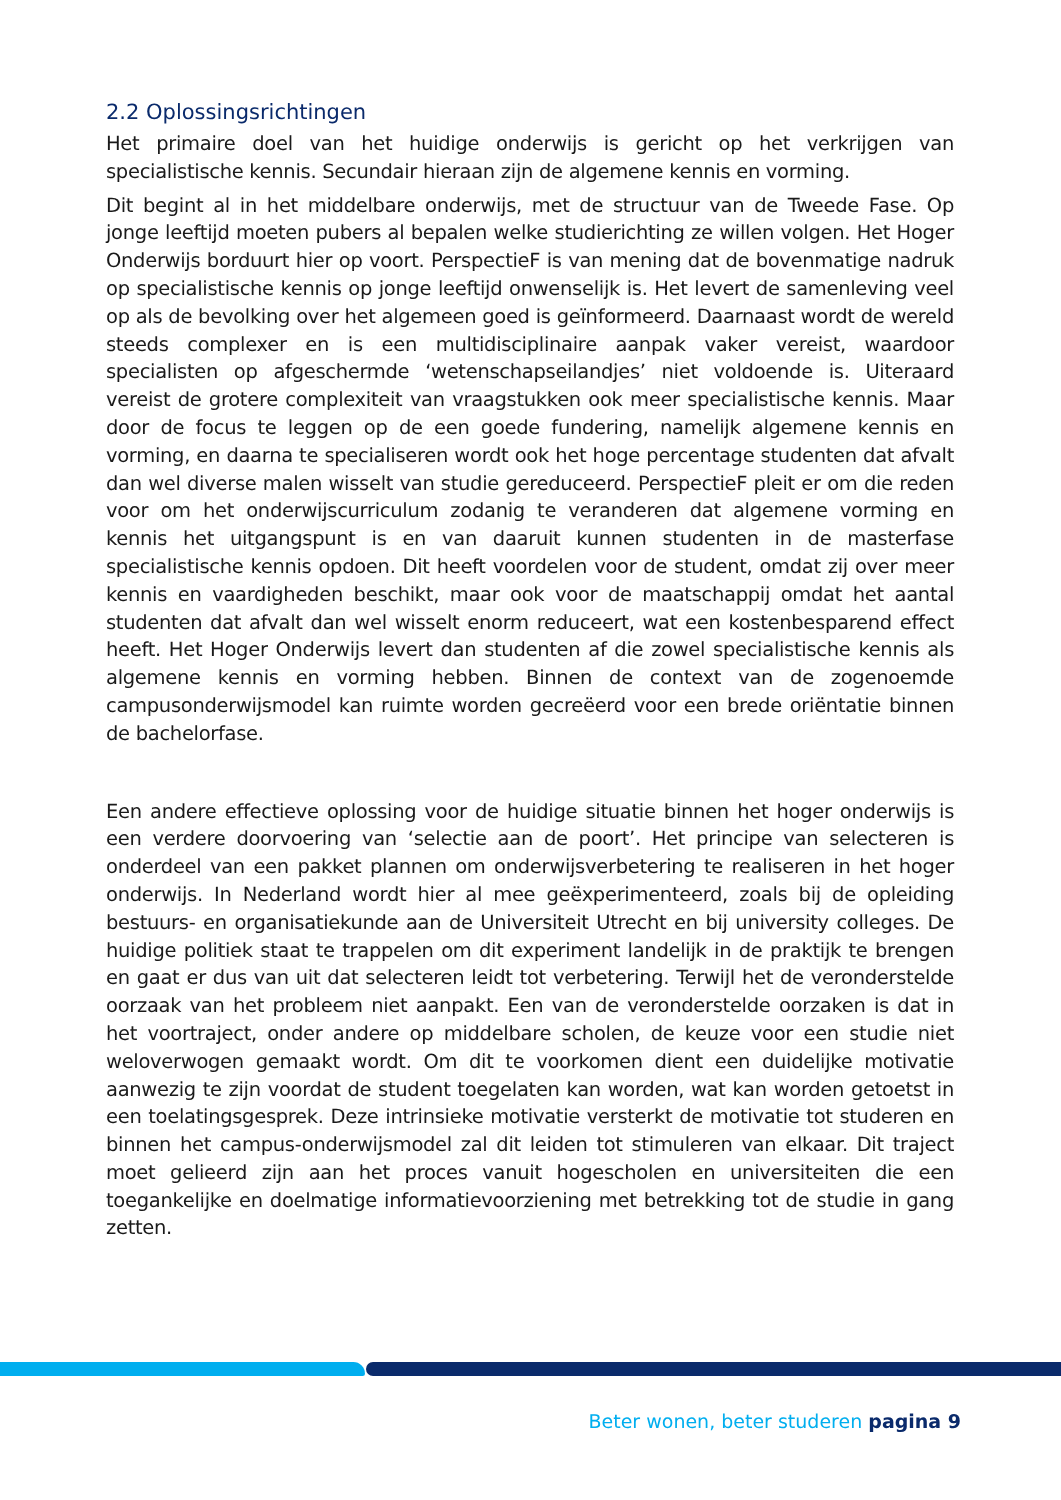2.2 Oplossingsrichtingen
Het primaire doel van het huidige onderwijs is gericht op het verkrijgen van specialistische kennis. Secundair hieraan zijn de algemene kennis en vorming.
Dit begint al in het middelbare onderwijs, met de structuur van de Tweede Fase. Op jonge leeftijd moeten pubers al bepalen welke studierichting ze willen volgen. Het Hoger Onderwijs borduurt hier op voort. PerspectieF is van mening dat de bovenmatige nadruk op specialistische kennis op jonge leeftijd onwenselijk is. Het levert de samenleving veel op als de bevolking over het algemeen goed is geïnformeerd. Daarnaast wordt de wereld steeds complexer en is een multidisciplinaire aanpak vaker vereist, waardoor specialisten op afgeschermde ‘wetenschapseilandjes’ niet voldoende is. Uiteraard vereist de grotere complexiteit van vraagstukken ook meer specialistische kennis. Maar door de focus te leggen op de een goede fundering, namelijk algemene kennis en vorming, en daarna te specialiseren wordt ook het hoge percentage studenten dat afvalt dan wel diverse malen wisselt van studie gereduceerd. PerspectieF pleit er om die reden voor om het onderwijscurriculum zodanig te veranderen dat algemene vorming en kennis het uitgangspunt is en van daaruit kunnen studenten in de masterfase specialistische kennis opdoen. Dit heeft voordelen voor de student, omdat zij over meer kennis en vaardigheden beschikt, maar ook voor de maatschappij omdat het aantal studenten dat afvalt dan wel wisselt enorm reduceert, wat een kostenbesparend effect heeft. Het Hoger Onderwijs levert dan studenten af die zowel specialistische kennis als algemene kennis en vorming hebben. Binnen de context van de zogenoemde campusonderwijsmodel kan ruimte worden gecreëerd voor een brede oriëntatie binnen de bachelorfase.
Een andere effectieve oplossing voor de huidige situatie binnen het hoger onderwijs is een verdere doorvoering van ‘selectie aan de poort’. Het principe van selecteren is onderdeel van een pakket plannen om onderwijsverbetering te realiseren in het hoger onderwijs. In Nederland wordt hier al mee geëxperimenteerd, zoals bij de opleiding bestuurs- en organisatiekunde aan de Universiteit Utrecht en bij university colleges. De huidige politiek staat te trappelen om dit experiment landelijk in de praktijk te brengen en gaat er dus van uit dat selecteren leidt tot verbetering. Terwijl het de veronderstelde oorzaak van het probleem niet aanpakt. Een van de veronderstelde oorzaken is dat in het voortraject, onder andere op middelbare scholen, de keuze voor een studie niet weloverwogen gemaakt wordt. Om dit te voorkomen dient een duidelijke motivatie aanwezig te zijn voordat de student toegelaten kan worden, wat kan worden getoetst in een toelatingsgesprek. Deze intrinsieke motivatie versterkt de motivatie tot studeren en binnen het campus-onderwijsmodel zal dit leiden tot stimuleren van elkaar. Dit traject moet gelieerd zijn aan het proces vanuit hogescholen en universiteiten die een toegankelijke en doelmatige informatievoorziening met betrekking tot de studie in gang zetten.
Beter wonen, beter studeren pagina 9